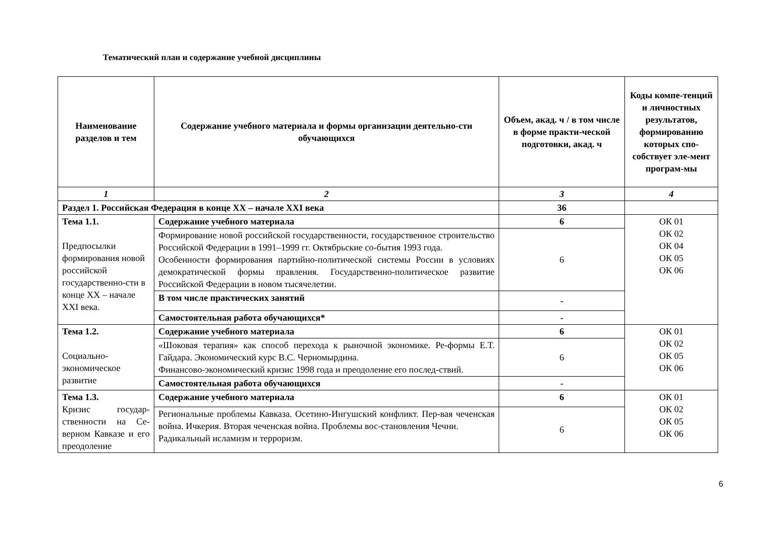Тематический план и содержание учебной дисциплины
| Наименование разделов и тем | Содержание учебного материала и формы организации деятельно-сти обучающихся | Объем, акад. ч / в том числе в форме практи-ческой подготовки, акад. ч | Коды компе-тенций и личностных результатов, формированию которых спо-собствует эле-мент програм-мы |
| --- | --- | --- | --- |
| 1 | 2 | 3 | 4 |
| Раздел 1. Российская Федерация в конце XX – начале XXI века | | 36 | |
| Тема 1.1. Предпосылки формирования новой российской государственно-сти в конце XX – начале XXI века. | Содержание учебного материала | 6 | ОК 01 ОК 02 ОК 04 ОК 05 ОК 06 |
| | Формирование новой российской государственности, государственное строительство Российской Федерации в 1991–1999 гг. Октябрьские со-бытия 1993 года. Особенности формирования партийно-политической системы России в условиях демократической формы правления. Государственно-политическое развитие Российской Федерации в новом тысячелетии. | 6 | |
| | В том числе практических занятий | - | |
| | Самостоятельная работа обучающихся* | - | |
| Тема 1.2. Социально-экономическое развитие | Содержание учебного материала | 6 | ОК 01 ОК 02 ОК 05 ОК 06 |
| | «Шоковая терапия» как способ перехода к рыночной экономике. Ре-формы Е.Т. Гайдара. Экономический курс В.С. Черномырдина. Финансово-экономический кризис 1998 года и преодоление его послед-ствий. | 6 | |
| | Самостоятельная работа обучающихся | - | |
| Тема 1.3. Кризис государ-ственности на Се-верном Кавказе и его преодоление | Содержание учебного материала | 6 | ОК 01 ОК 02 ОК 05 ОК 06 |
| | Региональные проблемы Кавказа. Осетино-Ингушский конфликт. Пер-вая чеченская война. Ичкерия. Вторая чеченская война. Проблемы вос-становления Чечни. Радикальный исламизм и терроризм. | 6 | |
6